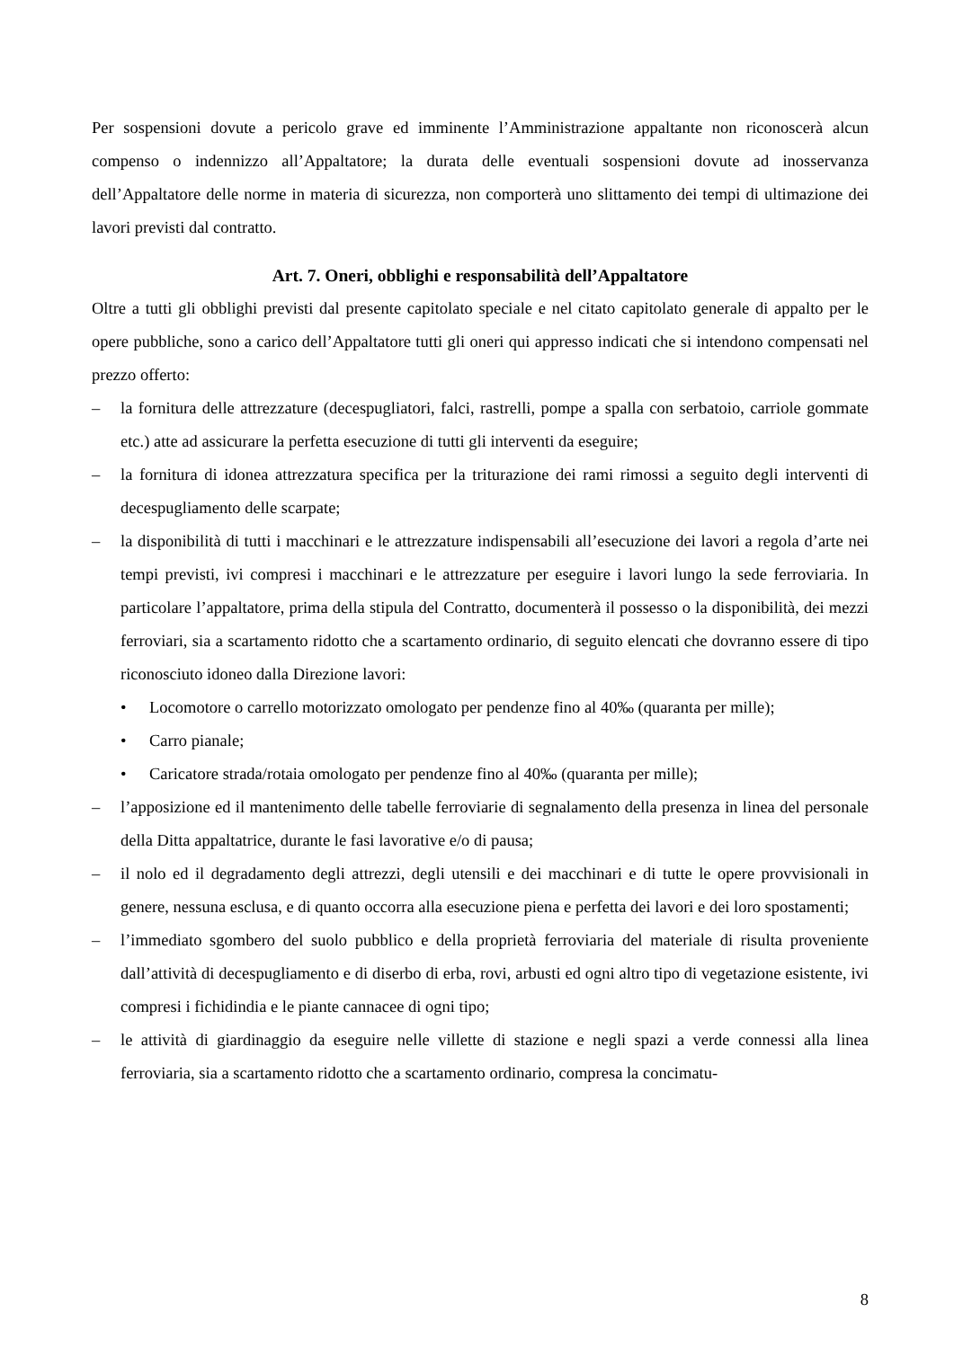Per sospensioni dovute a pericolo grave ed imminente l’Amministrazione appaltante non riconoscerà alcun compenso o indennizzo all’Appaltatore; la durata delle eventuali sospensioni dovute ad inosservanza dell’Appaltatore delle norme in materia di sicurezza, non comporterà uno slittamento dei tempi di ultimazione dei lavori previsti dal contratto.
Art. 7. Oneri, obblighi e responsabilità dell’Appaltatore
Oltre a tutti gli obblighi previsti dal presente capitolato speciale e nel citato capitolato generale di appalto per le opere pubbliche, sono a carico dell’Appaltatore tutti gli oneri qui appresso indicati che si intendono compensati nel prezzo offerto:
– la fornitura delle attrezzature (decespugliatori, falci, rastrelli, pompe a spalla con serbatoio, carriole gommate etc.) atte ad assicurare la perfetta esecuzione di tutti gli interventi da eseguire;
– la fornitura di idonea attrezzatura specifica per la triturazione dei rami rimossi a seguito degli interventi di decespugliamento delle scarpate;
– la disponibilità di tutti i macchinari e le attrezzature indispensabili all’esecuzione dei lavori a regola d’arte nei tempi previsti, ivi compresi i macchinari e le attrezzature per eseguire i lavori lungo la sede ferroviaria. In particolare l’appaltatore, prima della stipula del Contratto, documenterà il possesso o la disponibilità, dei mezzi ferroviari, sia a scartamento ridotto che a scartamento ordinario, di seguito elencati che dovranno essere di tipo riconosciuto idoneo dalla Direzione lavori:
• Locomotore o carrello motorizzato omologato per pendenze fino al 40‰ (quaranta per mille);
• Carro pianale;
• Caricatore strada/rotaia omologato per pendenze fino al 40‰ (quaranta per mille);
– l’apposizione ed il mantenimento delle tabelle ferroviarie di segnalamento della presenza in linea del personale della Ditta appaltatrice, durante le fasi lavorative e/o di pausa;
– il nolo ed il degradamento degli attrezzi, degli utensili e dei macchinari e di tutte le opere provvisionali in genere, nessuna esclusa, e di quanto occorra alla esecuzione piena e perfetta dei lavori e dei loro spostamenti;
– l’immediato sgombero del suolo pubblico e della proprietà ferroviaria del materiale di risulta proveniente dall’attività di decespugliamento e di diserbo di erba, rovi, arbusti ed ogni altro tipo di vegetazione esistente, ivi compresi i fichidindia e le piante cannacee di ogni tipo;
– le attività di giardinaggio da eseguire nelle villette di stazione e negli spazi a verde connessi alla linea ferroviaria, sia a scartamento ridotto che a scartamento ordinario, compresa la concimatu-
8